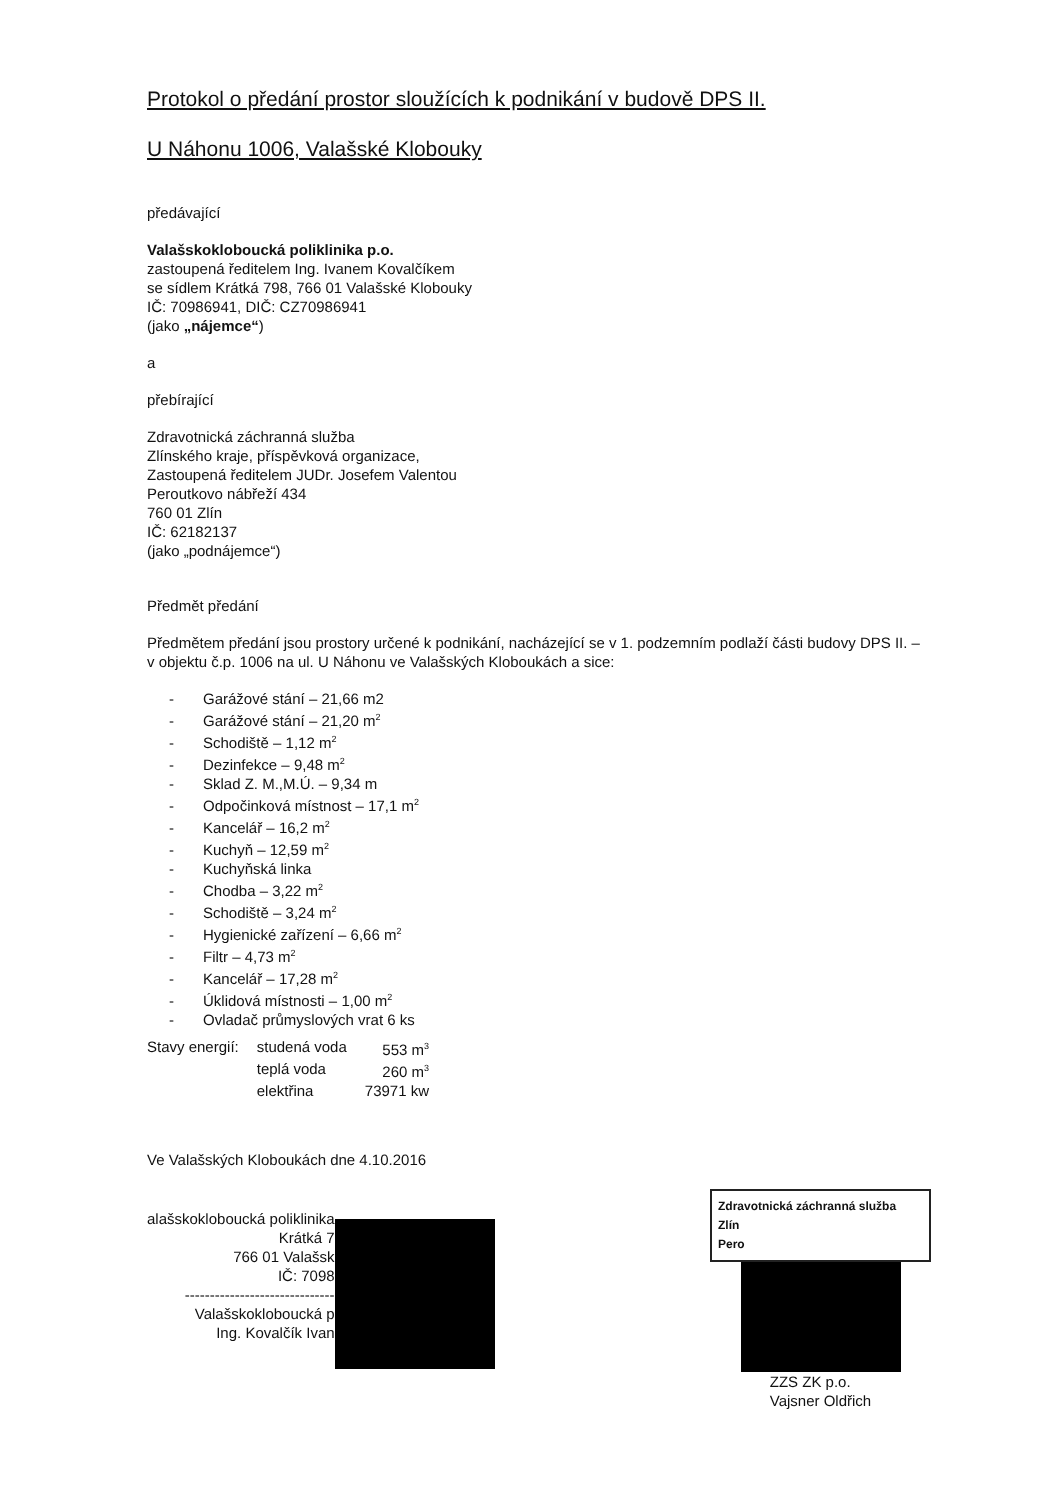Protokol o předání prostor sloužících k podnikání v budově DPS II.
U Náhonu 1006, Valašské Klobouky
předávající
Valašskokloboucká poliklinika p.o.
zastoupená ředitelem Ing. Ivanem Kovalčíkem
se sídlem Krátká 798, 766 01 Valašské Klobouky
IČ: 70986941, DIČ: CZ70986941
(jako „nájemce“)
a
přebírající
Zdravotnická záchranná služba
Zlínského kraje, příspěvková organizace,
Zastoupená ředitelem JUDr. Josefem Valentou
Peroutkovo nábřeží 434
760 01 Zlín
IČ: 62182137
(jako „podnájemce“)
Předmět předání
Předmětem předání jsou prostory určené k podnikání, nacházející se v 1. podzemním podlaží části budovy DPS II. – v objektu č.p. 1006 na ul. U Náhonu ve Valašských Kloboukách a sice:
- Garážové stání – 21,66 m2
- Garážové stání – 21,20 m<sup>2</sup>
- Schodiště – 1,12 m<sup>2</sup>
- Dezinfekce – 9,48 m<sup>2</sup>
- Sklad Z. M.,M.Ú. – 9,34 m
- Odpočinková místnost – 17,1 m<sup>2</sup>
- Kancelář – 16,2 m<sup>2</sup>
- Kuchyň – 12,59 m<sup>2</sup>
- Kuchyňská linka
- Chodba – 3,22 m<sup>2</sup>
- Schodiště – 3,24 m<sup>2</sup>
- Hygienické zařízení – 6,66 m<sup>2</sup>
- Filtr – 4,73 m<sup>2</sup>
- Kancelář – 17,28 m<sup>2</sup>
- Úklidová místnosti – 1,00 m<sup>2</sup>
- Ovladač průmyslových vrat 6 ks
| Stavy energií: | studená voda | 553 m<sup>3</sup> |
| | teplá voda | 260 m<sup>3</sup> |
| | elektřina | 73971 kw |
Ve Valašských Kloboukách dne 4.10.2016
alašskokloboucká poliklinika
Krátká 7
766 01 Valašsk
IČ: 7098
------------------------------
Valašskokloboucká p
Ing. Kovalčík Ivan
Zdravotnická záchranná služba
Zlín
Pero
ZZS ZK p.o.
Vajsner Oldřich